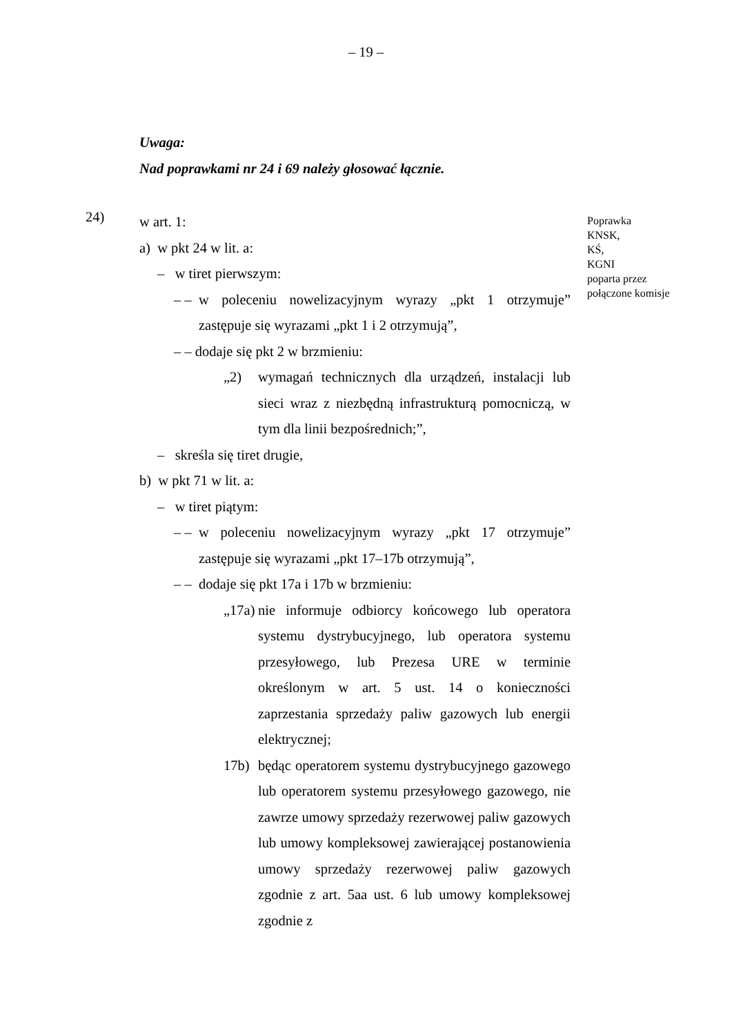– 19 –
Uwaga:
Nad poprawkami nr 24 i 69 należy głosować łącznie.
24)
w art. 1:
a) w pkt 24 w lit. a:
– w tiret pierwszym:
– –
w poleceniu nowelizacyjnym wyrazy „pkt 1 otrzymuje” zastępuje się wyrazami „pkt 1 i 2 otrzymują”,
– – dodaje się pkt 2 w brzmieniu:
„2) wymagań technicznych dla urządzeń, instalacji lub sieci wraz z niezbędną infrastrukturą pomocniczą, w tym dla linii bezpośrednich;”,
– skreśla się tiret drugie,
b) w pkt 71 w lit. a:
– w tiret piątym:
– –
w poleceniu nowelizacyjnym wyrazy „pkt 17 otrzymuje” zastępuje się wyrazami „pkt 17–17b otrzymują”,
– – dodaje się pkt 17a i 17b w brzmieniu:
„17a)
nie informuje odbiorcy końcowego lub operatora systemu dystrybucyjnego, lub operatora systemu przesyłowego, lub Prezesa URE w terminie określonym w art. 5 ust. 14 o konieczności zaprzestania sprzedaży paliw gazowych lub energii elektrycznej;
17b) będąc operatorem systemu dystrybucyjnego gazowego lub operatorem systemu przesyłowego gazowego, nie zawrze umowy sprzedaży rezerwowej paliw gazowych lub umowy kompleksowej zawierającej postanowienia umowy sprzedaży rezerwowej paliw gazowych zgodnie z art. 5aa ust. 6 lub umowy kompleksowej zgodnie z
Poprawka
KNSK,
KŚ,
KGNI
poparta przez
połączone komisje